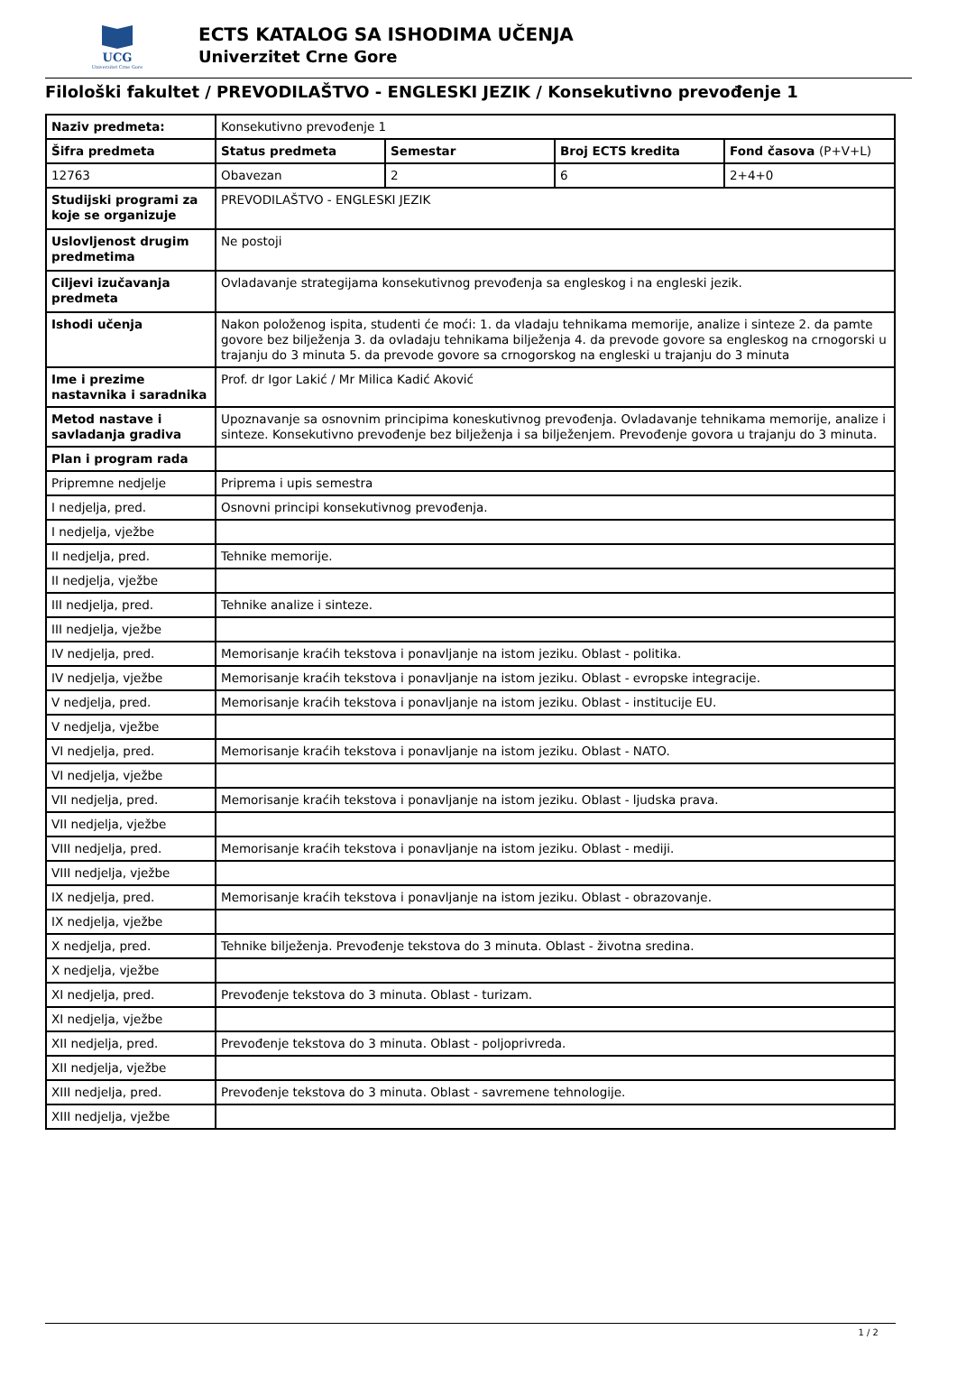UCG
Univerzitet Crne Gore
ECTS KATALOG SA ISHODIMA UČENJA
Univerzitet Crne Gore
Filološki fakultet / PREVODILAŠTVO - ENGLESKI JEZIK / Konsekutivno prevođenje 1
| Naziv predmeta: | Konsekutivno prevođenje 1 | | | |
| Šifra predmeta | Status predmeta | Semestar | Broj ECTS kredita | Fond časova (P+V+L) |
| 12763 | Obavezan | 2 | 6 | 2+4+0 |
| Studijski programi za koje se organizuje | PREVODILAŠTVO - ENGLESKI JEZIK | | | |
| Uslovljenost drugim predmetima | Ne postoji | | | |
| Ciljevi izučavanja predmeta | Ovladavanje strategijama konsekutivnog prevođenja sa engleskog i na engleski jezik. | | | |
| Ishodi učenja | Nakon položenog ispita, studenti će moći: 1. da vladaju tehnikama memorije, analize i sinteze 2. da pamte govore bez bilježenja 3. da ovladaju tehnikama bilježenja 4. da prevode govore sa engleskog na crnogorski u trajanju do 3 minuta 5. da prevode govore sa crnogorskog na engleski u trajanju do 3 minuta | | | |
| Ime i prezime nastavnika i saradnika | Prof. dr Igor Lakić / Mr Milica Kadić Aković | | | |
| Metod nastave i savladanja gradiva | Upoznavanje sa osnovnim principima koneskutivnog prevođenja. Ovladavanje tehnikama memorije, analize i sinteze. Konsekutivno prevođenje bez bilježenja i sa bilježenjem. Prevođenje govora u trajanju do 3 minuta. | | | |
| Plan i program rada | | | | |
| Pripremne nedjelje | Priprema i upis semestra | | | |
| I nedjelja, pred. | Osnovni principi konsekutivnog prevođenja. | | | |
| I nedjelja, vježbe | | | | |
| II nedjelja, pred. | Tehnike memorije. | | | |
| II nedjelja, vježbe | | | | |
| III nedjelja, pred. | Tehnike analize i sinteze. | | | |
| III nedjelja, vježbe | | | | |
| IV nedjelja, pred. | Memorisanje kraćih tekstova i ponavljanje na istom jeziku. Oblast - politika. | | | |
| IV nedjelja, vježbe | Memorisanje kraćih tekstova i ponavljanje na istom jeziku. Oblast - evropske integracije. | | | |
| V nedjelja, pred. | Memorisanje kraćih tekstova i ponavljanje na istom jeziku. Oblast - institucije EU. | | | |
| V nedjelja, vježbe | | | | |
| VI nedjelja, pred. | Memorisanje kraćih tekstova i ponavljanje na istom jeziku. Oblast - NATO. | | | |
| VI nedjelja, vježbe | | | | |
| VII nedjelja, pred. | Memorisanje kraćih tekstova i ponavljanje na istom jeziku. Oblast - ljudska prava. | | | |
| VII nedjelja, vježbe | | | | |
| VIII nedjelja, pred. | Memorisanje kraćih tekstova i ponavljanje na istom jeziku. Oblast - mediji. | | | |
| VIII nedjelja, vježbe | | | | |
| IX nedjelja, pred. | Memorisanje kraćih tekstova i ponavljanje na istom jeziku. Oblast - obrazovanje. | | | |
| IX nedjelja, vježbe | | | | |
| X nedjelja, pred. | Tehnike bilježenja. Prevođenje tekstova do 3 minuta. Oblast - životna sredina. | | | |
| X nedjelja, vježbe | | | | |
| XI nedjelja, pred. | Prevođenje tekstova do 3 minuta. Oblast - turizam. | | | |
| XI nedjelja, vježbe | | | | |
| XII nedjelja, pred. | Prevođenje tekstova do 3 minuta. Oblast - poljoprivreda. | | | |
| XII nedjelja, vježbe | | | | |
| XIII nedjelja, pred. | Prevođenje tekstova do 3 minuta. Oblast - savremene tehnologije. | | | |
| XIII nedjelja, vježbe | | | | |
1 / 2